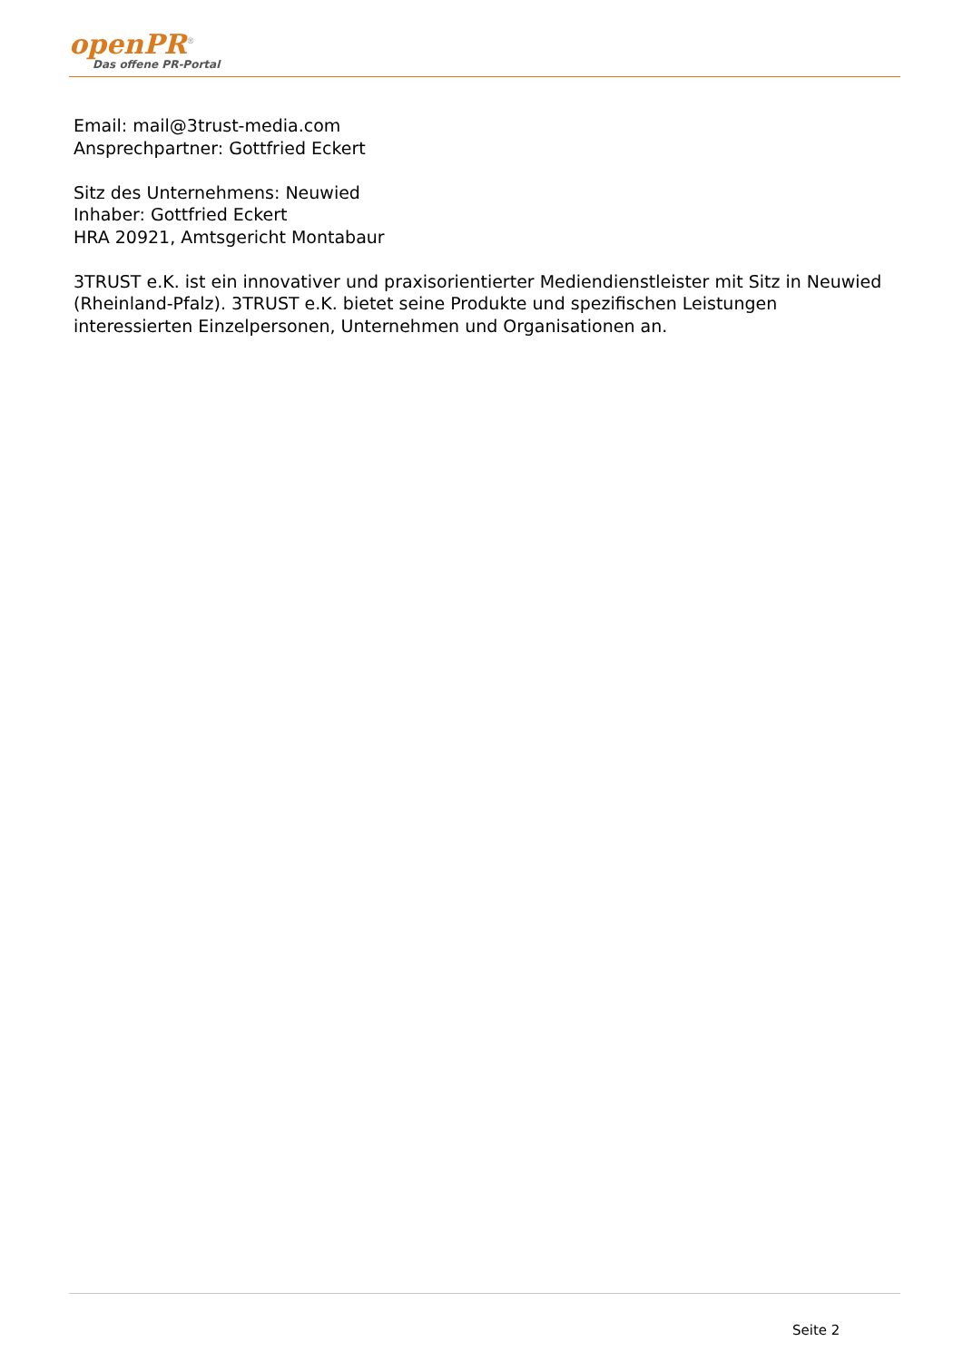openPR<sup>®</sup>
Das offene PR-Portal
Email: mail@3trust-media.com
Ansprechpartner: Gottfried Eckert
Sitz des Unternehmens: Neuwied
Inhaber: Gottfried Eckert
HRA 20921, Amtsgericht Montabaur
3TRUST e.K. ist ein innovativer und praxisorientierter Mediendienstleister mit Sitz in Neuwied (Rheinland-Pfalz). 3TRUST e.K. bietet seine Produkte und spezifischen Leistungen interessierten Einzelpersonen, Unternehmen und Organisationen an.
Seite 2